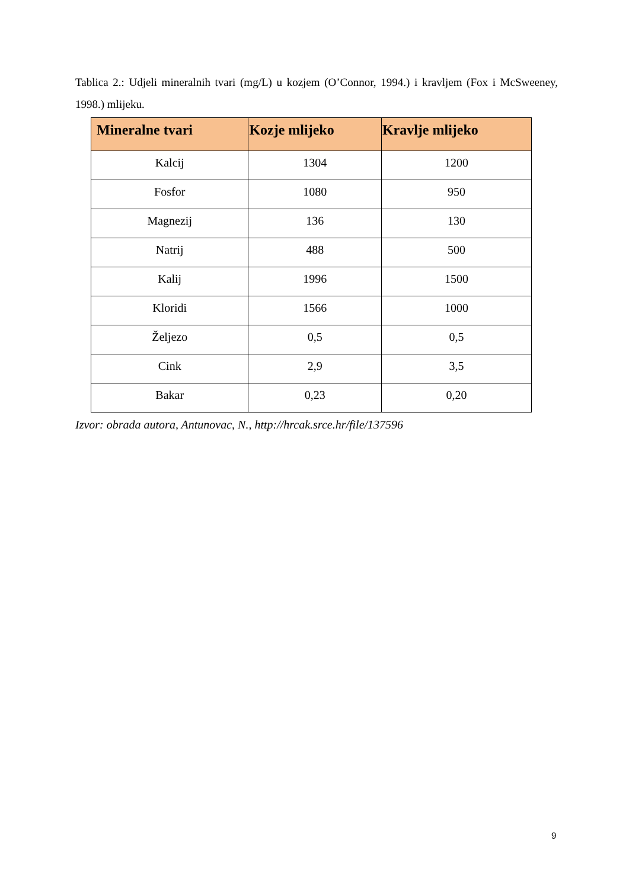Tablica 2.: Udjeli mineralnih tvari (mg/L) u kozjem (O’Connor, 1994.) i kravljem (Fox i McSweeney, 1998.) mlijeku.
| Mineralne tvari | Kozje mlijeko | Kravlje mlijeko |
| --- | --- | --- |
| Kalcij | 1304 | 1200 |
| Fosfor | 1080 | 950 |
| Magnezij | 136 | 130 |
| Natrij | 488 | 500 |
| Kalij | 1996 | 1500 |
| Kloridi | 1566 | 1000 |
| Željezo | 0,5 | 0,5 |
| Cink | 2,9 | 3,5 |
| Bakar | 0,23 | 0,20 |
Izvor: obrada autora, Antunovac, N., http://hrcak.srce.hr/file/137596
9